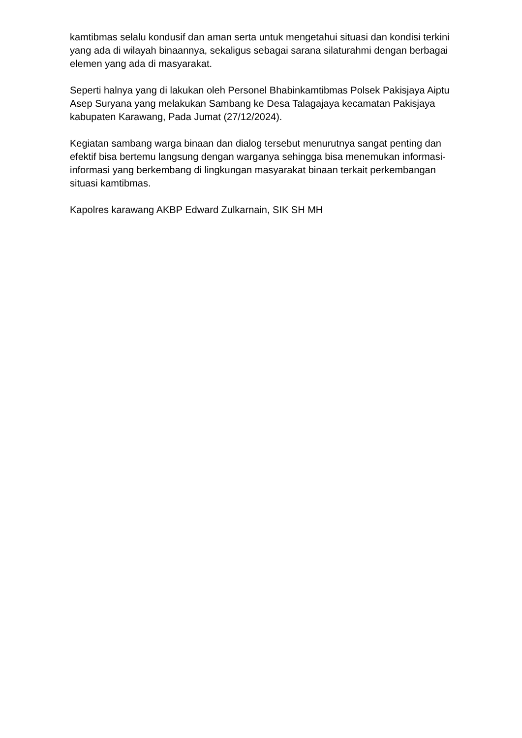kamtibmas selalu kondusif dan aman serta untuk mengetahui situasi dan kondisi terkini yang ada di wilayah binaannya, sekaligus sebagai sarana silaturahmi dengan berbagai elemen yang ada di masyarakat.
Seperti halnya yang di lakukan oleh Personel Bhabinkamtibmas Polsek Pakisjaya Aiptu Asep Suryana yang melakukan Sambang ke Desa Talagajaya kecamatan Pakisjaya kabupaten Karawang, Pada Jumat (27/12/2024).
Kegiatan sambang warga binaan dan dialog tersebut menurutnya sangat penting dan efektif bisa bertemu langsung dengan warganya sehingga bisa menemukan informasi-informasi yang berkembang di lingkungan masyarakat binaan terkait perkembangan situasi kamtibmas.
Kapolres karawang AKBP Edward Zulkarnain, SIK SH MH